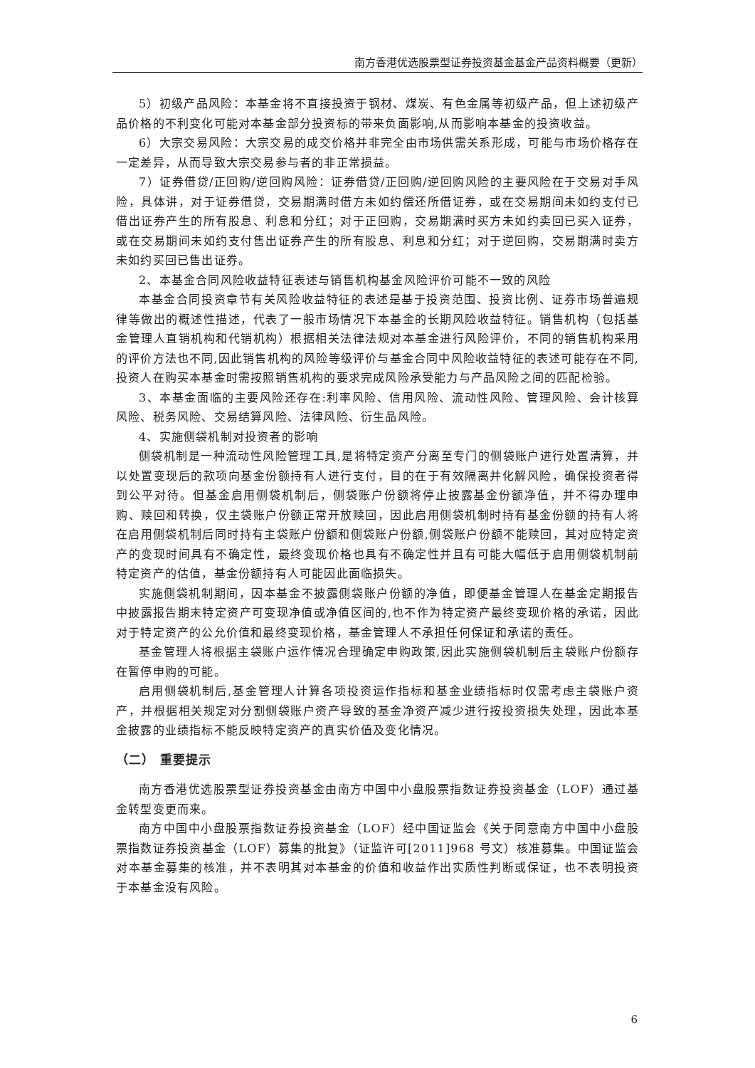南方香港优选股票型证券投资基金基金产品资料概要（更新）
5）初级产品风险：本基金将不直接投资于钢材、煤炭、有色金属等初级产品，但上述初级产品价格的不利变化可能对本基金部分投资标的带来负面影响,从而影响本基金的投资收益。
6）大宗交易风险：大宗交易的成交价格并非完全由市场供需关系形成，可能与市场价格存在一定差异，从而导致大宗交易参与者的非正常损益。
7）证券借贷/正回购/逆回购风险：证券借贷/正回购/逆回购风险的主要风险在于交易对手风险，具体讲，对于证券借贷，交易期满时借方未如约偿还所借证券，或在交易期间未如约支付已借出证券产生的所有股息、利息和分红；对于正回购，交易期满时买方未如约卖回已买入证券，或在交易期间未如约支付售出证券产生的所有股息、利息和分红；对于逆回购，交易期满时卖方未如约买回已售出证券。
2、本基金合同风险收益特征表述与销售机构基金风险评价可能不一致的风险
本基金合同投资章节有关风险收益特征的表述是基于投资范围、投资比例、证券市场普遍规律等做出的概述性描述，代表了一般市场情况下本基金的长期风险收益特征。销售机构（包括基金管理人直销机构和代销机构）根据相关法律法规对本基金进行风险评价，不同的销售机构采用的评价方法也不同,因此销售机构的风险等级评价与基金合同中风险收益特征的表述可能存在不同,投资人在购买本基金时需按照销售机构的要求完成风险承受能力与产品风险之间的匹配检验。
3、本基金面临的主要风险还存在:利率风险、信用风险、流动性风险、管理风险、会计核算风险、税务风险、交易结算风险、法律风险、衍生品风险。
4、实施侧袋机制对投资者的影响
侧袋机制是一种流动性风险管理工具,是将特定资产分离至专门的侧袋账户进行处置清算，并以处置变现后的款项向基金份额持有人进行支付，目的在于有效隔离并化解风险，确保投资者得到公平对待。但基金启用侧袋机制后，侧袋账户份额将停止披露基金份额净值，并不得办理申购、赎回和转换，仅主袋账户份额正常开放赎回，因此启用侧袋机制时持有基金份额的持有人将在启用侧袋机制后同时持有主袋账户份额和侧袋账户份额,侧袋账户份额不能赎回，其对应特定资产的变现时间具有不确定性，最终变现价格也具有不确定性并且有可能大幅低于启用侧袋机制前特定资产的估值，基金份额持有人可能因此面临损失。
实施侧袋机制期间，因本基金不披露侧袋账户份额的净值，即便基金管理人在基金定期报告中披露报告期末特定资产可变现净值或净值区间的,也不作为特定资产最终变现价格的承诺，因此对于特定资产的公允价值和最终变现价格，基金管理人不承担任何保证和承诺的责任。
基金管理人将根据主袋账户运作情况合理确定申购政策,因此实施侧袋机制后主袋账户份额存在暂停申购的可能。
启用侧袋机制后,基金管理人计算各项投资运作指标和基金业绩指标时仅需考虑主袋账户资产，并根据相关规定对分割侧袋账户资产导致的基金净资产减少进行按投资损失处理，因此本基金披露的业绩指标不能反映特定资产的真实价值及变化情况。
（二） 重要提示
南方香港优选股票型证券投资基金由南方中国中小盘股票指数证券投资基金（LOF）通过基金转型变更而来。
南方中国中小盘股票指数证券投资基金（LOF）经中国证监会《关于同意南方中国中小盘股票指数证券投资基金（LOF）募集的批复》（证监许可[2011]968 号文）核准募集。中国证监会对本基金募集的核准，并不表明其对本基金的价值和收益作出实质性判断或保证，也不表明投资于本基金没有风险。
6